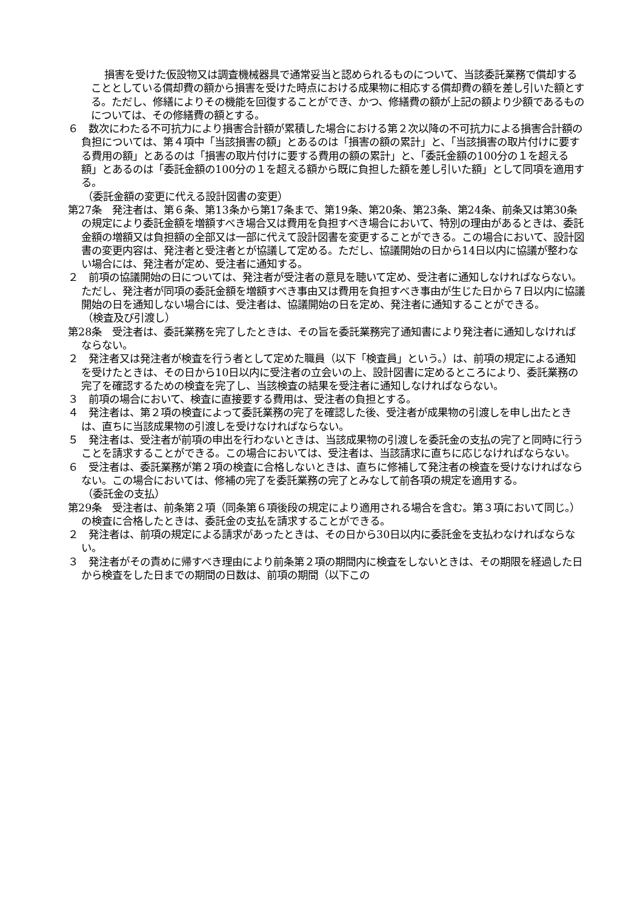損害を受けた仮設物又は調査機械器具で通常妥当と認められるものについて、当該委託業務で償却することとしている償却費の額から損害を受けた時点における成果物に相応する償却費の額を差し引いた額とする。ただし、修繕によりその機能を回復することができ、かつ、修繕費の額が上記の額より少額であるものについては、その修繕費の額とする。
６　数次にわたる不可抗力により損害合計額が累積した場合における第２次以降の不可抗力による損害合計額の負担については、第４項中「当該損害の額」とあるのは「損害の額の累計」と、「当該損害の取片付けに要する費用の額」とあるのは「損害の取片付けに要する費用の額の累計」と、「委託金額の100分の１を超える額」とあるのは「委託金額の100分の１を超える額から既に負担した額を差し引いた額」として同項を適用する。
（委託金額の変更に代える設計図書の変更）
第27条　発注者は、第６条、第13条から第17条まで、第19条、第20条、第23条、第24条、前条又は第30条の規定により委託金額を増額すべき場合又は費用を負担すべき場合において、特別の理由があるときは、委託金額の増額又は負担額の全部又は一部に代えて設計図書を変更することができる。この場合において、設計図書の変更内容は、発注者と受注者とが協議して定める。ただし、協議開始の日から14日以内に協議が整わない場合には、発注者が定め、受注者に通知する。
２　前項の協議開始の日については、発注者が受注者の意見を聴いて定め、受注者に通知しなければならない。ただし、発注者が同項の委託金額を増額すべき事由又は費用を負担すべき事由が生じた日から７日以内に協議開始の日を通知しない場合には、受注者は、協議開始の日を定め、発注者に通知することができる。
（検査及び引渡し）
第28条　受注者は、委託業務を完了したときは、その旨を委託業務完了通知書により発注者に通知しなければならない。
２　発注者又は発注者が検査を行う者として定めた職員（以下「検査員」という。）は、前項の規定による通知を受けたときは、その日から10日以内に受注者の立会いの上、設計図書に定めるところにより、委託業務の完了を確認するための検査を完了し、当該検査の結果を受注者に通知しなければならない。
３　前項の場合において、検査に直接要する費用は、受注者の負担とする。
４　発注者は、第２項の検査によって委託業務の完了を確認した後、受注者が成果物の引渡しを申し出たときは、直ちに当該成果物の引渡しを受けなければならない。
５　発注者は、受注者が前項の申出を行わないときは、当該成果物の引渡しを委託金の支払の完了と同時に行うことを請求することができる。この場合においては、受注者は、当該請求に直ちに応じなければならない。
６　受注者は、委託業務が第２項の検査に合格しないときは、直ちに修補して発注者の検査を受けなければならない。この場合においては、修補の完了を委託業務の完了とみなして前各項の規定を適用する。
（委託金の支払）
第29条　受注者は、前条第２項（同条第６項後段の規定により適用される場合を含む。第３項において同じ。）の検査に合格したときは、委託金の支払を請求することができる。
２　発注者は、前項の規定による請求があったときは、その日から30日以内に委託金を支払わなければならない。
３　発注者がその責めに帰すべき理由により前条第２項の期間内に検査をしないときは、その期限を経過した日から検査をした日までの期間の日数は、前項の期間（以下この